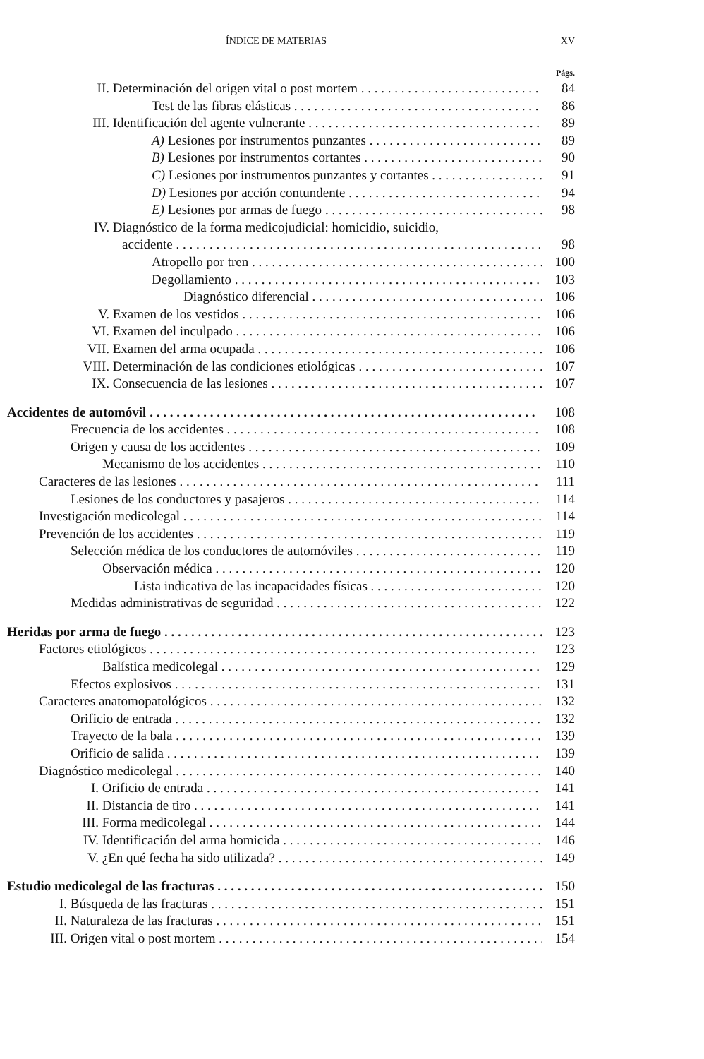ÍNDICE DE MATERIAS XV
Págs.
II. Determinación del origen vital o post mortem 84
Test de las fibras elásticas 86
III. Identificación del agente vulnerante 89
A) Lesiones por instrumentos punzantes 89
B) Lesiones por instrumentos cortantes 90
C) Lesiones por instrumentos punzantes y cortantes 91
D) Lesiones por acción contundente 94
E) Lesiones por armas de fuego 98
IV. Diagnóstico de la forma medicojudicial: homicidio, suicidio,
accidente 98
Atropello por tren 100
Degollamiento 103
Diagnóstico diferencial 106
V. Examen de los vestidos 106
VI. Examen del inculpado 106
VII. Examen del arma ocupada 106
VIII. Determinación de las condiciones etiológicas 107
IX. Consecuencia de las lesiones 107
Accidentes de automóvil 108
Frecuencia de los accidentes 108
Origen y causa de los accidentes 109
Mecanismo de los accidentes 110
Caracteres de las lesiones 111
Lesiones de los conductores y pasajeros 114
Investigación medicolegal 114
Prevención de los accidentes 119
Selección médica de los conductores de automóviles 119
Observación médica 120
Lista indicativa de las incapacidades físicas 120
Medidas administrativas de seguridad 122
Heridas por arma de fuego 123
Factores etiológicos 123
Balística medicolegal 129
Efectos explosivos 131
Caracteres anatomopatológicos 132
Orificio de entrada 132
Trayecto de la bala 139
Orificio de salida 139
Diagnóstico medicolegal 140
I. Orificio de entrada 141
II. Distancia de tiro 141
III. Forma medicolegal 144
IV. Identificación del arma homicida 146
V. ¿En qué fecha ha sido utilizada? 149
Estudio medicolegal de las fracturas 150
I. Búsqueda de las fracturas 151
II. Naturaleza de las fracturas 151
III. Origen vital o post mortem 154